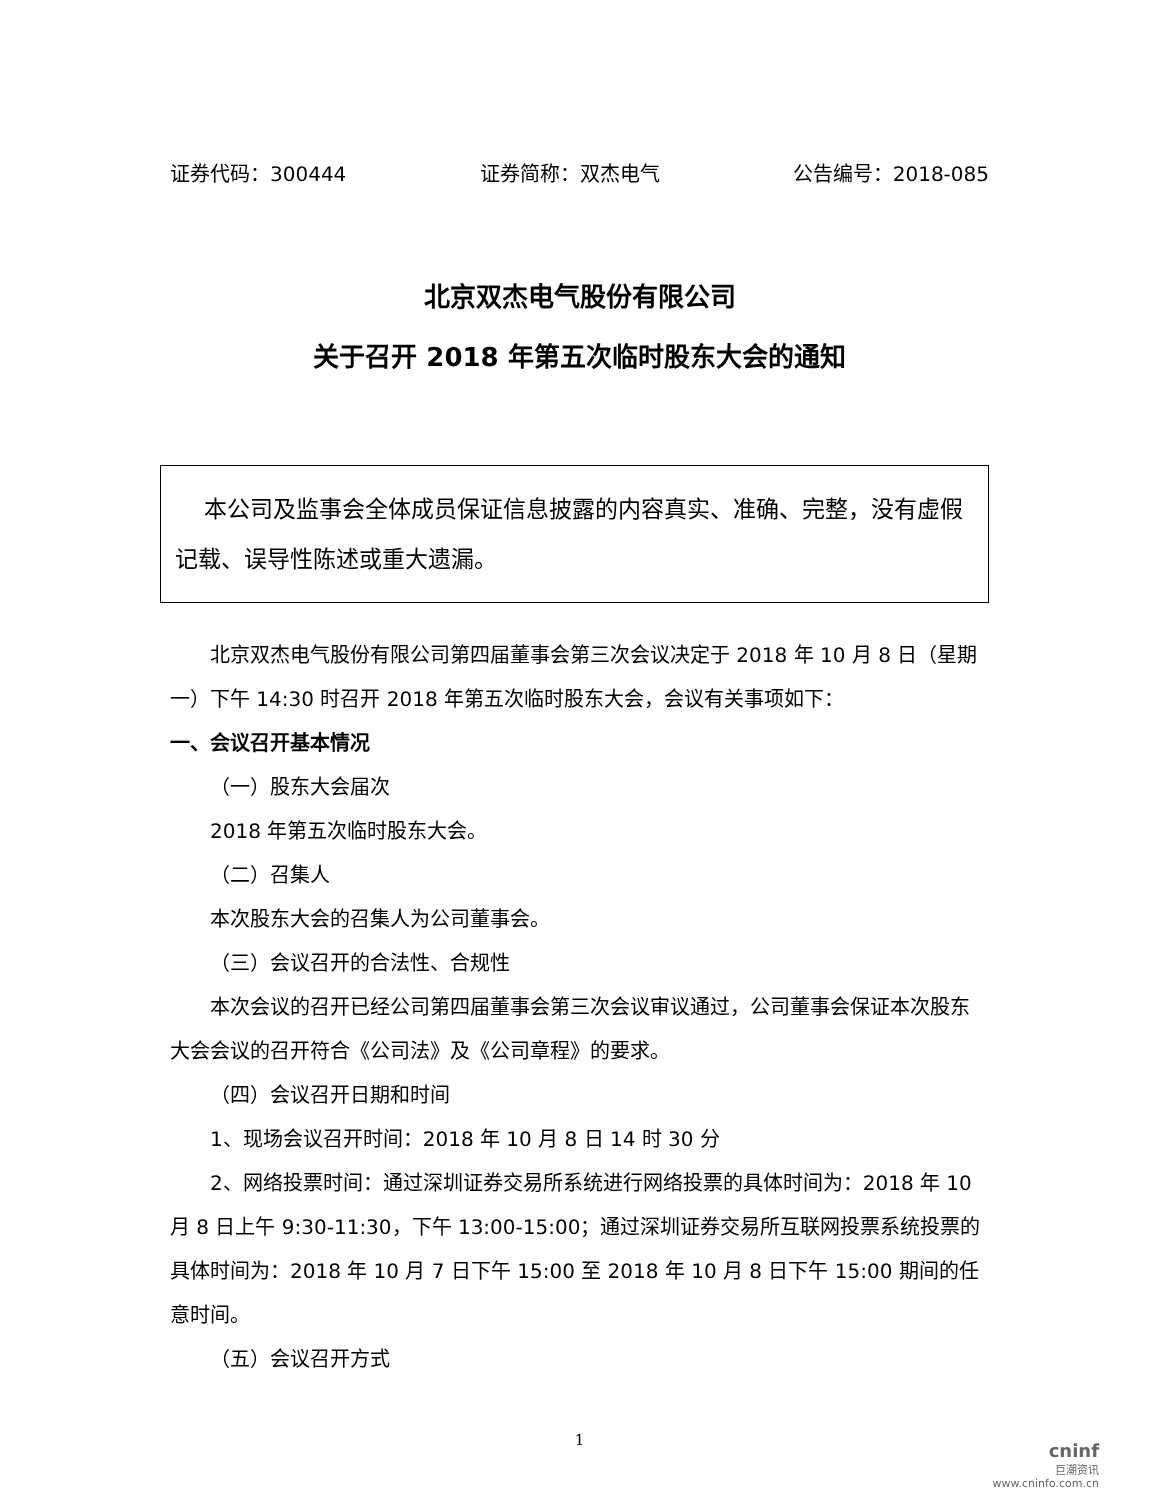证券代码：300444 证券简称：双杰电气 公告编号：2018-085
北京双杰电气股份有限公司
关于召开 2018 年第五次临时股东大会的通知
本公司及监事会全体成员保证信息披露的内容真实、准确、完整，没有虚假记载、误导性陈述或重大遗漏。
北京双杰电气股份有限公司第四届董事会第三次会议决定于 2018 年 10 月 8 日（星期一）下午 14:30 时召开 2018 年第五次临时股东大会，会议有关事项如下：
一、会议召开基本情况
（一）股东大会届次
2018 年第五次临时股东大会。
（二）召集人
本次股东大会的召集人为公司董事会。
（三）会议召开的合法性、合规性
本次会议的召开已经公司第四届董事会第三次会议审议通过，公司董事会保证本次股东大会会议的召开符合《公司法》及《公司章程》的要求。
（四）会议召开日期和时间
1、现场会议召开时间：2018 年 10 月 8 日 14 时 30 分
2、网络投票时间：通过深圳证券交易所系统进行网络投票的具体时间为：2018 年 10 月 8 日上午 9:30-11:30，下午 13:00-15:00；通过深圳证券交易所互联网投票系统投票的具体时间为：2018 年 10 月 7 日下午 15:00 至 2018 年 10 月 8 日下午 15:00 期间的任意时间。
（五）会议召开方式
1
cninf
巨潮资讯
www.cninfo.com.cn